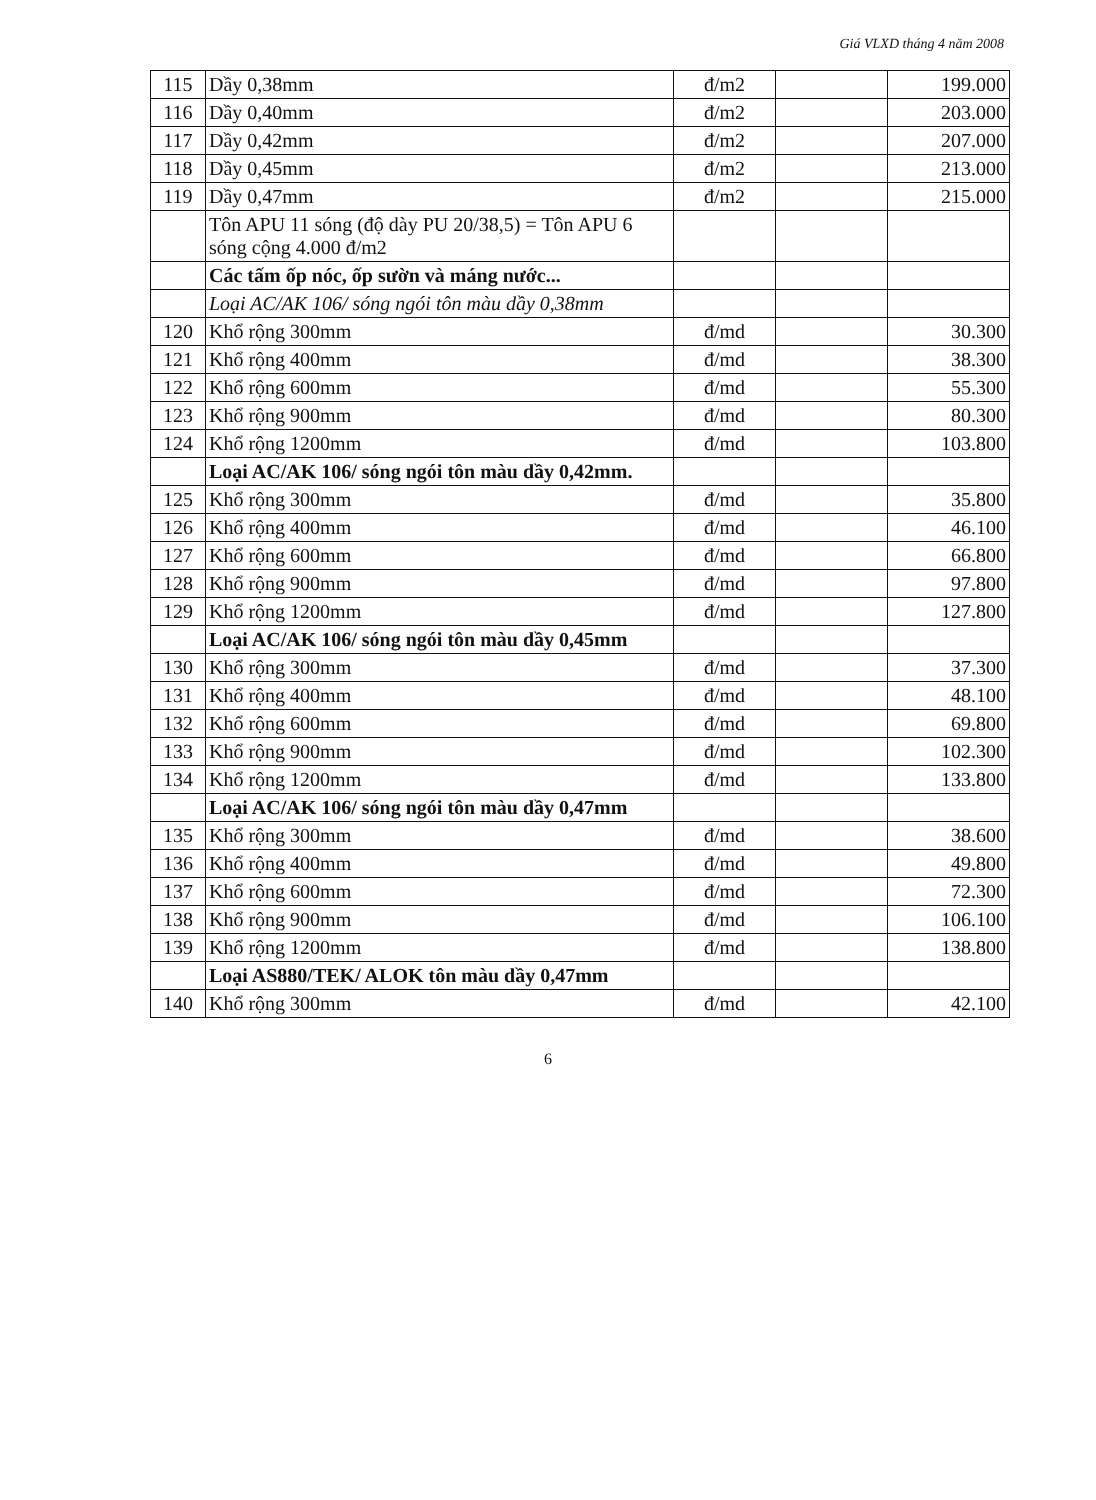Giá VLXD tháng 4 năm 2008
| 115 | Dầy 0,38mm | đ/m2 | | 199.000 |
| 116 | Dầy 0,40mm | đ/m2 | | 203.000 |
| 117 | Dầy 0,42mm | đ/m2 | | 207.000 |
| 118 | Dầy 0,45mm | đ/m2 | | 213.000 |
| 119 | Dầy 0,47mm | đ/m2 | | 215.000 |
| | Tôn APU 11 sóng (độ dày PU 20/38,5) = Tôn APU 6 sóng cộng 4.000 đ/m2 | | | |
| | Các tấm ốp nóc, ốp sườn và máng nước... | | | |
| | Loại AC/AK 106/ sóng ngói tôn màu dầy 0,38mm | | | |
| 120 | Khổ rộng 300mm | đ/md | | 30.300 |
| 121 | Khổ rộng 400mm | đ/md | | 38.300 |
| 122 | Khổ rộng 600mm | đ/md | | 55.300 |
| 123 | Khổ rộng 900mm | đ/md | | 80.300 |
| 124 | Khổ rộng 1200mm | đ/md | | 103.800 |
| | Loại AC/AK 106/ sóng ngói tôn màu dầy 0,42mm. | | | |
| 125 | Khổ rộng 300mm | đ/md | | 35.800 |
| 126 | Khổ rộng 400mm | đ/md | | 46.100 |
| 127 | Khổ rộng 600mm | đ/md | | 66.800 |
| 128 | Khổ rộng 900mm | đ/md | | 97.800 |
| 129 | Khổ rộng 1200mm | đ/md | | 127.800 |
| | Loại AC/AK 106/ sóng ngói tôn màu dầy 0,45mm | | | |
| 130 | Khổ rộng 300mm | đ/md | | 37.300 |
| 131 | Khổ rộng 400mm | đ/md | | 48.100 |
| 132 | Khổ rộng 600mm | đ/md | | 69.800 |
| 133 | Khổ rộng 900mm | đ/md | | 102.300 |
| 134 | Khổ rộng 1200mm | đ/md | | 133.800 |
| | Loại AC/AK 106/ sóng ngói tôn màu dầy 0,47mm | | | |
| 135 | Khổ rộng 300mm | đ/md | | 38.600 |
| 136 | Khổ rộng 400mm | đ/md | | 49.800 |
| 137 | Khổ rộng 600mm | đ/md | | 72.300 |
| 138 | Khổ rộng 900mm | đ/md | | 106.100 |
| 139 | Khổ rộng 1200mm | đ/md | | 138.800 |
| | Loại AS880/TEK/ ALOK tôn màu dầy 0,47mm | | | |
| 140 | Khổ rộng 300mm | đ/md | | 42.100 |
6